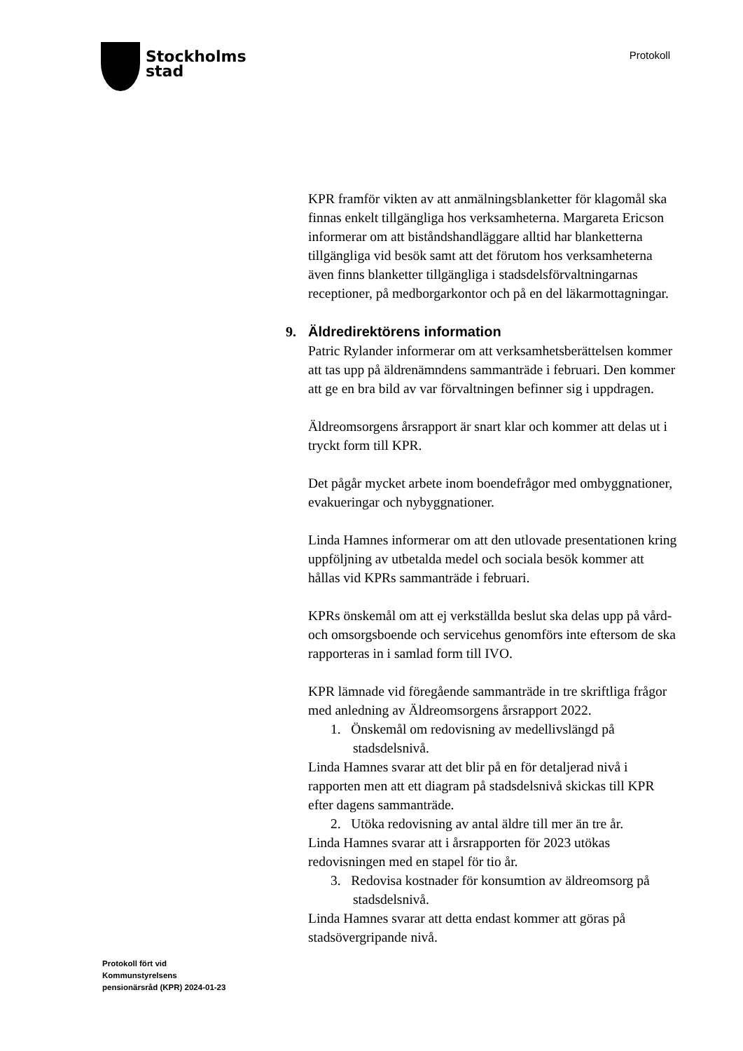Stockholms
stad
Protokoll
KPR framför vikten av att anmälningsblanketter för klagomål ska finnas enkelt tillgängliga hos verksamheterna. Margareta Ericson informerar om att biståndshandläggare alltid har blanketterna tillgängliga vid besök samt att det förutom hos verksamheterna även finns blanketter tillgängliga i stadsdelsförvaltningarnas receptioner, på medborgarkontor och på en del läkarmottagningar.
9. Äldredirektörens information
Patric Rylander informerar om att verksamhetsberättelsen kommer att tas upp på äldrenämndens sammanträde i februari. Den kommer att ge en bra bild av var förvaltningen befinner sig i uppdragen.
Äldreomsorgens årsrapport är snart klar och kommer att delas ut i tryckt form till KPR.
Det pågår mycket arbete inom boendefrågor med ombyggnationer, evakueringar och nybyggnationer.
Linda Hamnes informerar om att den utlovade presentationen kring uppföljning av utbetalda medel och sociala besök kommer att hållas vid KPRs sammanträde i februari.
KPRs önskemål om att ej verkställda beslut ska delas upp på vård- och omsorgsboende och servicehus genomförs inte eftersom de ska rapporteras in i samlad form till IVO.
KPR lämnade vid föregående sammanträde in tre skriftliga frågor med anledning av Äldreomsorgens årsrapport 2022.
1. Önskemål om redovisning av medellivslängd på stadsdelsnivå.
Linda Hamnes svarar att det blir på en för detaljerad nivå i rapporten men att ett diagram på stadsdelsnivå skickas till KPR efter dagens sammanträde.
2. Utöka redovisning av antal äldre till mer än tre år.
Linda Hamnes svarar att i årsrapporten för 2023 utökas redovisningen med en stapel för tio år.
3. Redovisa kostnader för konsumtion av äldreomsorg på stadsdelsnivå.
Linda Hamnes svarar att detta endast kommer att göras på stadsövergripande nivå.
Protokoll fört vid
Kommunstyrelsens
pensionärsråd (KPR) 2024-01-23